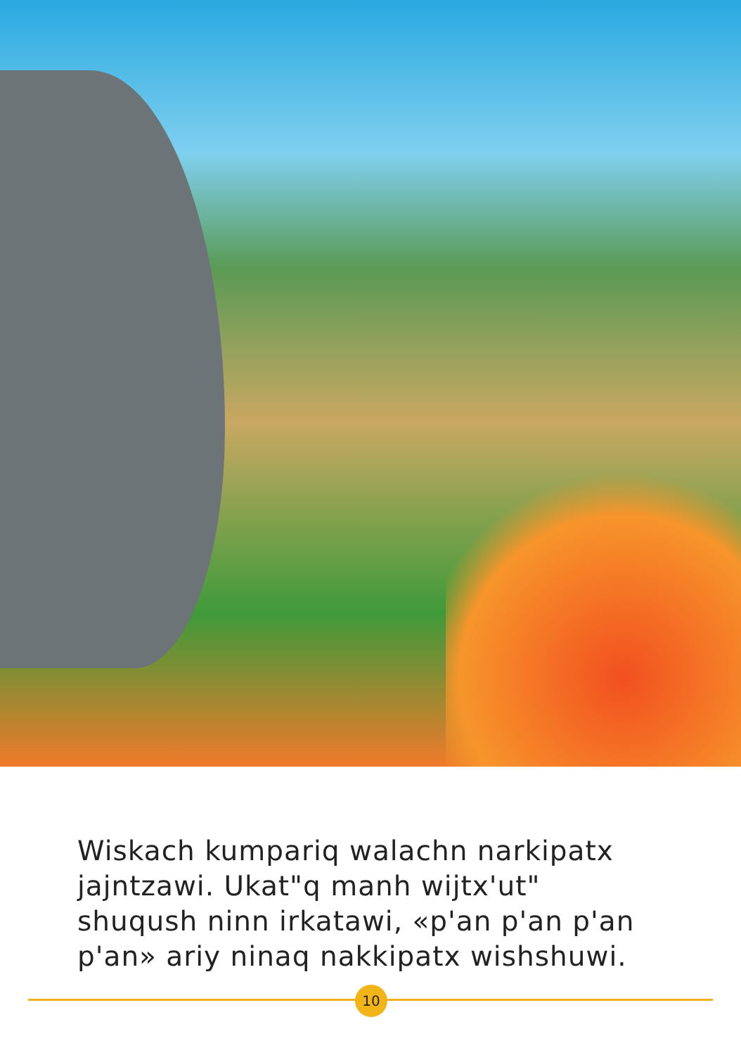Wiskach kumpariq walachn narkipatx jajntzawi. Ukat"q manh wijtx'ut" shuqush ninn irkatawi, «p'an p'an p'an p'an» ariy ninaq nakkipatx wishshuwi.
10